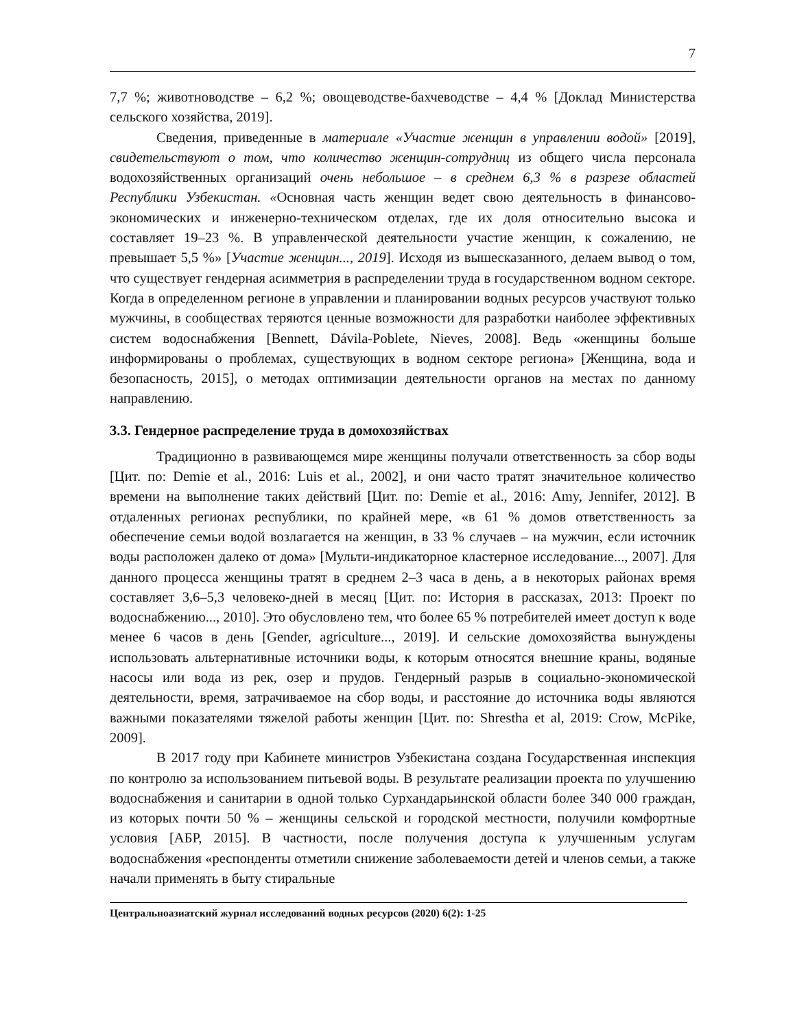7
7,7 %; животноводстве – 6,2 %; овощеводстве-бахчеводстве – 4,4 % [Доклад Министерства сельского хозяйства, 2019].
Сведения, приведенные в материале «Участие женщин в управлении водой» [2019], свидетельствуют о том, что количество женщин-сотрудниц из общего числа персонала водохозяйственных организаций очень небольшое – в среднем 6,3 % в разрезе областей Республики Узбекистан. «Основная часть женщин ведет свою деятельность в финансово-экономических и инженерно-техническом отделах, где их доля относительно высока и составляет 19–23 %. В управленческой деятельности участие женщин, к сожалению, не превышает 5,5 %» [Участие женщин..., 2019]. Исходя из вышесказанного, делаем вывод о том, что существует гендерная асимметрия в распределении труда в государственном водном секторе. Когда в определенном регионе в управлении и планировании водных ресурсов участвуют только мужчины, в сообществах теряются ценные возможности для разработки наиболее эффективных систем водоснабжения [Bennett, Dávila-Poblete, Nieves, 2008]. Ведь «женщины больше информированы о проблемах, существующих в водном секторе региона» [Женщина, вода и безопасность, 2015], о методах оптимизации деятельности органов на местах по данному направлению.
3.3. Гендерное распределение труда в домохозяйствах
Традиционно в развивающемся мире женщины получали ответственность за сбор воды [Цит. по: Demie et al., 2016: Luis et al., 2002], и они часто тратят значительное количество времени на выполнение таких действий [Цит. по: Demie et al., 2016: Amy, Jennifer, 2012]. В отдаленных регионах республики, по крайней мере, «в 61 % домов ответственность за обеспечение семьи водой возлагается на женщин, в 33 % случаев – на мужчин, если источник воды расположен далеко от дома» [Мульти-индикаторное кластерное исследование..., 2007]. Для данного процесса женщины тратят в среднем 2–3 часа в день, а в некоторых районах время составляет 3,6–5,3 человеко-дней в месяц [Цит. по: История в рассказах, 2013: Проект по водоснабжению..., 2010]. Это обусловлено тем, что более 65 % потребителей имеет доступ к воде менее 6 часов в день [Gender, agriculture..., 2019]. И сельские домохозяйства вынуждены использовать альтернативные источники воды, к которым относятся внешние краны, водяные насосы или вода из рек, озер и прудов. Гендерный разрыв в социально-экономической деятельности, время, затрачиваемое на сбор воды, и расстояние до источника воды являются важными показателями тяжелой работы женщин [Цит. по: Shrestha et al, 2019: Crow, McPike, 2009].
В 2017 году при Кабинете министров Узбекистана создана Государственная инспекция по контролю за использованием питьевой воды. В результате реализации проекта по улучшению водоснабжения и санитарии в одной только Сурхандарьинской области более 340 000 граждан, из которых почти 50 % – женщины сельской и городской местности, получили комфортные условия [АБР, 2015]. В частности, после получения доступа к улучшенным услугам водоснабжения «респонденты отметили снижение заболеваемости детей и членов семьи, а также начали применять в быту стиральные
Центральноазиатский журнал исследований водных ресурсов (2020) 6(2): 1-25